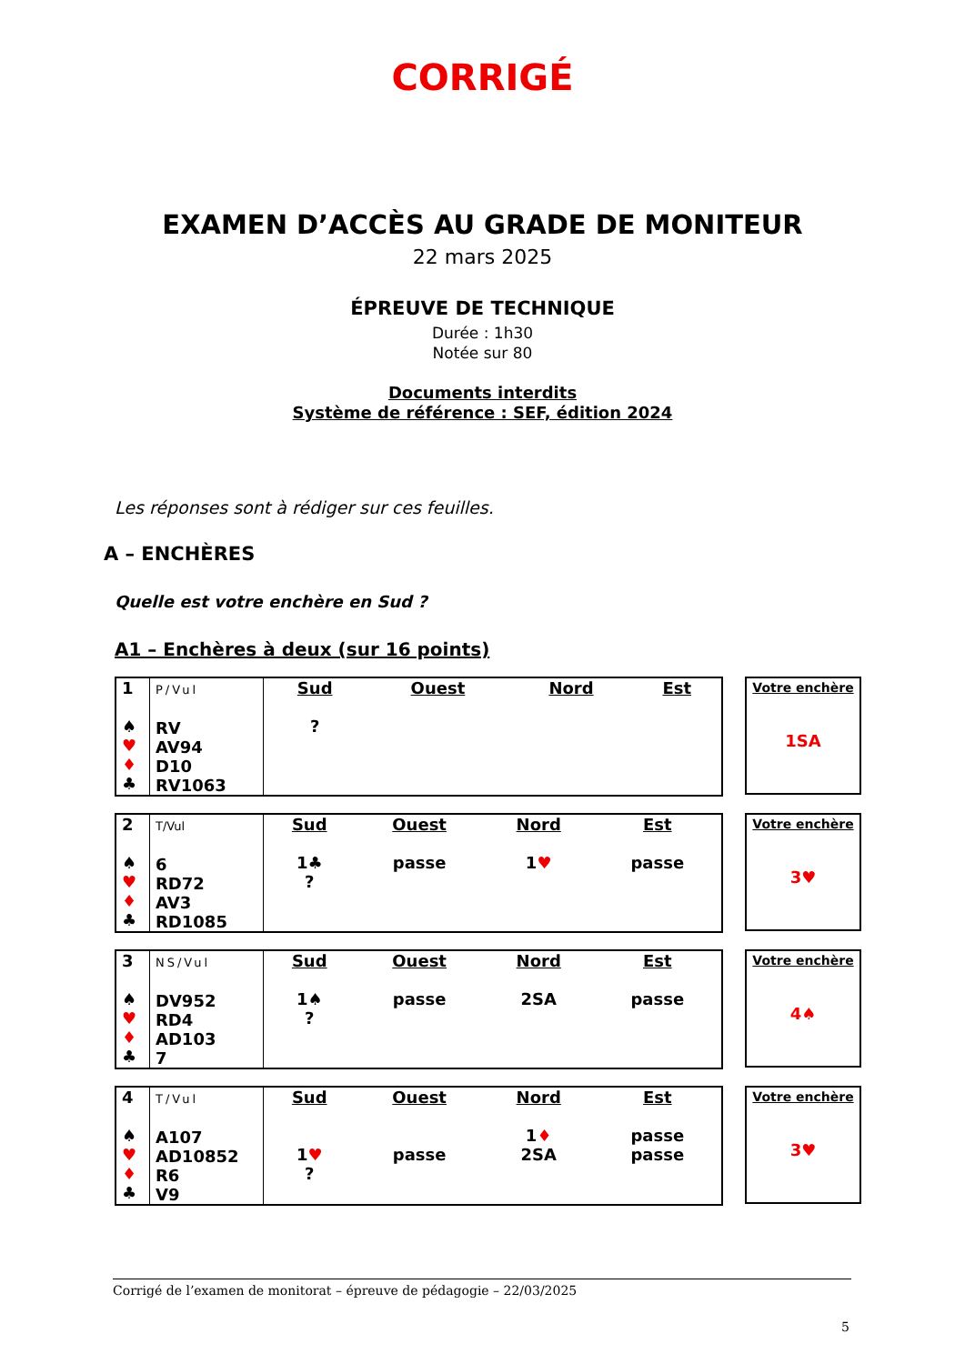CORRIGÉ
EXAMEN D’ACCÈS AU GRADE DE MONITEUR
22 mars 2025
ÉPREUVE DE TECHNIQUE
Durée : 1h30
Notée sur 80
Documents interdits
Système de référence : SEF, édition 2024
Les réponses sont à rédiger sur ces feuilles.
A – ENCHÈRES
Quelle est votre enchère en Sud ?
A1 – Enchères à deux (sur 16 points)
| 1 ♠ ♥ ♦ ♣ | P/Vul RV AV94 D10 RV1063 | Sud ? | Ouest | Nord | Est |
Votre enchère
1SA
| 2 ♠ ♥ ♦ ♣ | T/Vul 6 RD72 AV3 RD1085 | Sud 1♣ ? | Ouest passe | Nord 1 ♥ | Est passe |
Votre enchère
3♥
| 3 ♠ ♥ ♦ ♣ | NS/Vul DV952 RD4 AD103 7 | Sud 1♠ ? | Ouest passe | Nord 2SA | Est passe |
Votre enchère
4♠
| 4 ♠ ♥ ♦ ♣ | T/Vul A107 AD10852 R6 V9 | Sud 1 ♥ ? | Ouest passe | Nord 1 ♦ 2SA | Est passe passe |
Votre enchère
3♥
Corrigé de l’examen de monitorat – épreuve de pédagogie – 22/03/2025
5